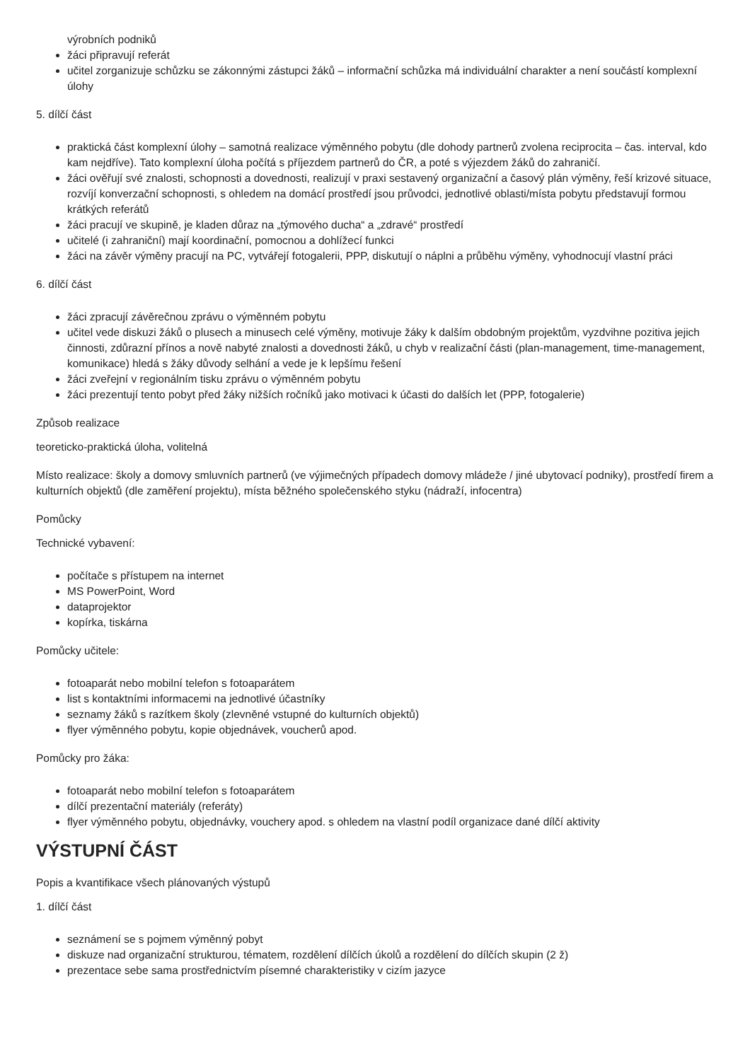výrobních podniků
žáci připravují referát
učitel zorganizuje schůzku se zákonnými zástupci žáků – informační schůzka má individuální charakter a není součástí komplexní úlohy
5. dílčí část
praktická část komplexní úlohy – samotná realizace výměnného pobytu (dle dohody partnerů zvolena reciprocita – čas. interval, kdo kam nejdříve). Tato komplexní úloha počítá s příjezdem partnerů do ČR, a poté s výjezdem žáků do zahraničí.
žáci ověřují své znalosti, schopnosti a dovednosti, realizují v praxi sestavený organizační a časový plán výměny, řeší krizové situace, rozvíjí konverzační schopnosti, s ohledem na domácí prostředí jsou průvodci, jednotlivé oblasti/místa pobytu představují formou krátkých referátů
žáci pracují ve skupině, je kladen důraz na „týmového ducha“ a „zdravé“ prostředí
učitelé (i zahraniční) mají koordinační, pomocnou a dohlížecí funkci
žáci na závěr výměny pracují na PC, vytvářejí fotogalerii, PPP, diskutují o náplni a průběhu výměny, vyhodnocují vlastní práci
6. dílčí část
žáci zpracují závěrečnou zprávu o výměnném pobytu
učitel vede diskuzi žáků o plusech a minusech celé výměny, motivuje žáky k dalším obdobným projektům, vyzdvihne pozitiva jejich činnosti, zdůrazní přínos a nově nabyté znalosti a dovednosti žáků, u chyb v realizační části (plan-management, time-management, komunikace) hledá s žáky důvody selhání a vede je k lepšímu řešení
žáci zveřejní v regionálním tisku zprávu o výměnném pobytu
žáci prezentují tento pobyt před žáky nižších ročníků jako motivaci k účasti do dalších let (PPP, fotogalerie)
Způsob realizace
teoreticko-praktická úloha, volitelná
Místo realizace: školy a domovy smluvních partnerů (ve výjimečných případech domovy mládeže / jiné ubytovací podniky), prostředí firem a kulturních objektů (dle zaměření projektu), místa běžného společenského styku (nádraží, infocentra)
Pomůcky
Technické vybavení:
počítače s přístupem na internet
MS PowerPoint, Word
dataprojektor
kopírka, tiskárna
Pomůcky učitele:
fotoaparát nebo mobilní telefon s fotoaparátem
list s kontaktními informacemi na jednotlivé účastníky
seznamy žáků s razítkem školy (zlevněné vstupné do kulturních objektů)
flyer výměnného pobytu, kopie objednávek, voucherů apod.
Pomůcky pro žáka:
fotoaparát nebo mobilní telefon s fotoaparátem
dílčí prezentační materiály (referáty)
flyer výměnného pobytu, objednávky, vouchery apod. s ohledem na vlastní podíl organizace dané dílčí aktivity
VÝSTUPNÍ ČÁST
Popis a kvantifikace všech plánovaných výstupů
1. dílčí část
seznámení se s pojmem výměnný pobyt
diskuze nad organizační strukturou, tématem, rozdělení dílčích úkolů a rozdělení do dílčích skupin (2 ž)
prezentace sebe sama prostřednictvím písemné charakteristiky v cizím jazyce